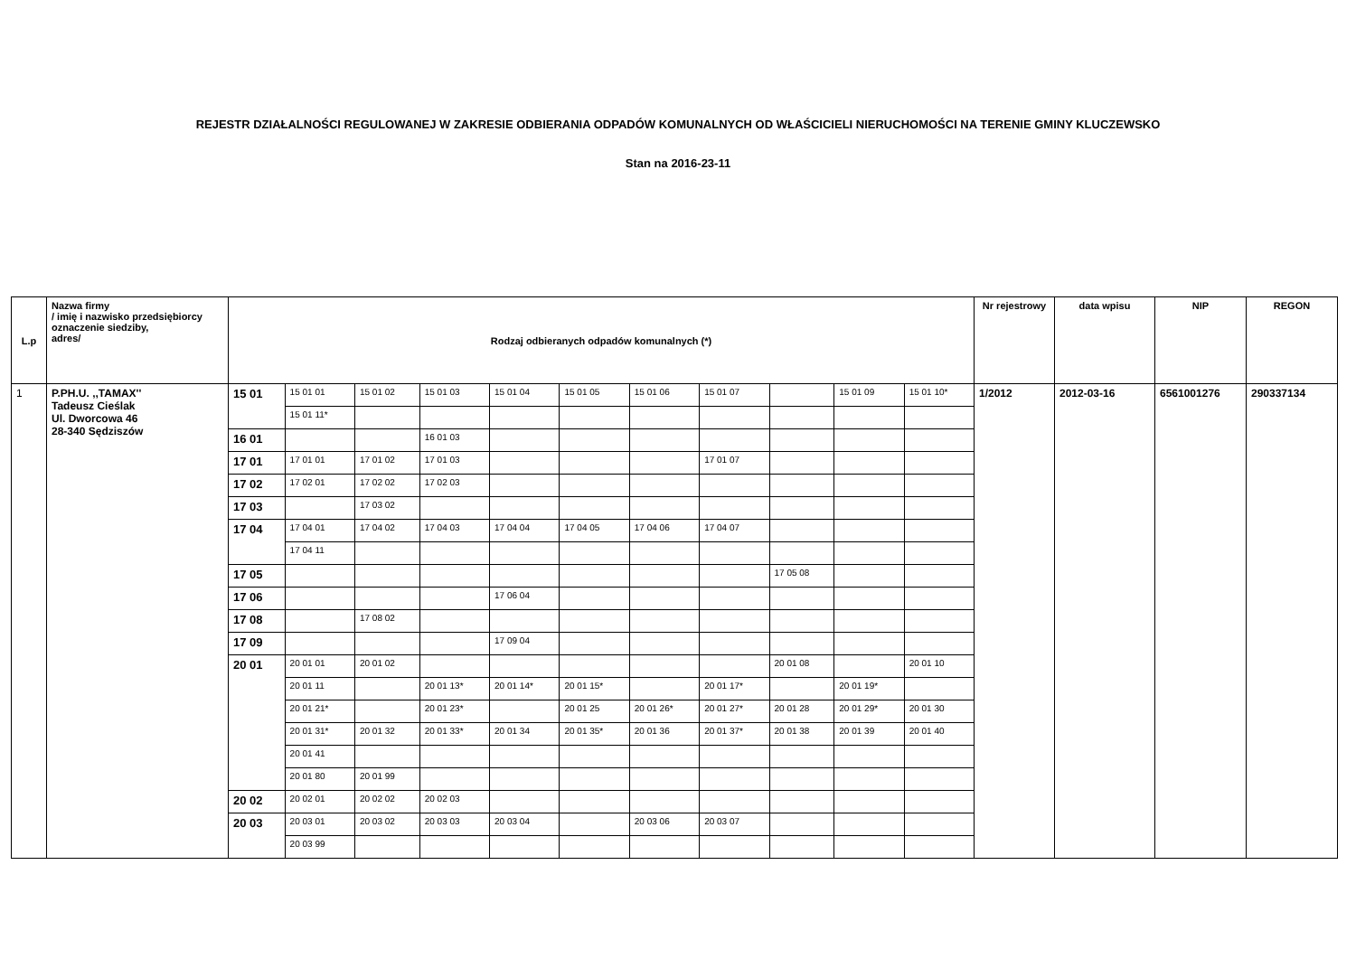REJESTR DZIAŁALNOŚCI REGULOWANEJ W ZAKRESIE ODBIERANIA ODPADÓW KOMUNALNYCH OD WŁAŚCICIELI NIERUCHOMOŚCI NA TERENIE GMINY KLUCZEWSKO
Stan na 2016-23-11
| L.p | Nazwa firmy / imię i nazwisko przedsiębiorcy oznaczenie siedziby, adres/ | Rodzaj odbieranych odpadów komunalnych (*) | | | | | | | | | | | Nr rejestrowy | data wpisu | NIP | REGON |
| --- | --- | --- | --- | --- | --- | --- | --- | --- | --- | --- | --- | --- | --- | --- | --- | --- |
| 1 | P.PH.U. ,,TAMAX'' Tadeusz Cieślak Ul. Dworcowa 46 28-340 Sędziszów | 15 01 | 15 01 01 | 15 01 02 | 15 01 03 | 15 01 04 | 15 01 05 | 15 01 06 | 15 01 07 | | 15 01 09 | 15 01 10* | 1/2012 | 2012-03-16 | 6561001276 | 290337134 |
| | | | 15 01 11* | | | | | | | | | | | | | |
| | | 16 01 | | | 16 01 03 | | | | | | | | | | | |
| | | 17 01 | 17 01 01 | 17 01 02 | 17 01 03 | | | | 17 01 07 | | | | | | | |
| | | 17 02 | 17 02 01 | 17 02 02 | 17 02 03 | | | | | | | | | | | |
| | | 17 03 | | 17 03 02 | | | | | | | | | | | | |
| | | 17 04 | 17 04 01 | 17 04 02 | 17 04 03 | 17 04 04 | 17 04 05 | 17 04 06 | 17 04 07 | | | | | | | |
| | | | 17 04 11 | | | | | | | | | | | | | |
| | | 17 05 | | | | | | | | 17 05 08 | | | | | | |
| | | 17 06 | | | | 17 06 04 | | | | | | | | | | |
| | | 17 08 | | 17 08 02 | | | | | | | | | | | | |
| | | 17 09 | | | | 17 09 04 | | | | | | | | | | |
| | | 20 01 | 20 01 01 | 20 01 02 | | | | | | 20 01 08 | | 20 01 10 | | | | |
| | | | 20 01 11 | | 20 01 13* | 20 01 14* | 20 01 15* | | 20 01 17* | | 20 01 19* | | | | | |
| | | | 20 01 21* | | 20 01 23* | | 20 01 25 | 20 01 26* | 20 01 27* | 20 01 28 | 20 01 29* | 20 01 30 | | | | |
| | | | 20 01 31* | 20 01 32 | 20 01 33* | 20 01 34 | 20 01 35* | 20 01 36 | 20 01 37* | 20 01 38 | 20 01 39 | 20 01 40 | | | | |
| | | | 20 01 41 | | | | | | | | | | | | | |
| | | | 20 01 80 | 20 01 99 | | | | | | | | | | | | |
| | | 20 02 | 20 02 01 | 20 02 02 | 20 02 03 | | | | | | | | | | | |
| | | 20 03 | 20 03 01 | 20 03 02 | 20 03 03 | 20 03 04 | | 20 03 06 | 20 03 07 | | | | | | | |
| | | | 20 03 99 | | | | | | | | | | | | | |